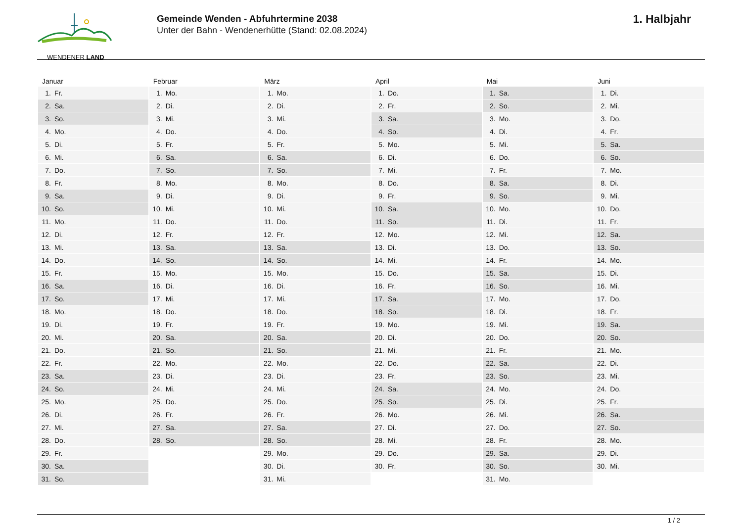WENDENER LAND
Gemeinde Wenden - Abfuhrtermine 2038
Unter der Bahn - Wendenerhütte (Stand: 02.08.2024)
1. Halbjahr
| Januar | Februar | März | April | Mai | Juni |
| --- | --- | --- | --- | --- | --- |
| 1. Fr. | 1. Mo. | 1. Mo. | 1. Do. | 1. Sa. | 1. Di. |
| 2. Sa. | 2. Di. | 2. Di. | 2. Fr. | 2. So. | 2. Mi. |
| 3. So. | 3. Mi. | 3. Mi. | 3. Sa. | 3. Mo. | 3. Do. |
| 4. Mo. | 4. Do. | 4. Do. | 4. So. | 4. Di. | 4. Fr. |
| 5. Di. | 5. Fr. | 5. Fr. | 5. Mo. | 5. Mi. | 5. Sa. |
| 6. Mi. | 6. Sa. | 6. Sa. | 6. Di. | 6. Do. | 6. So. |
| 7. Do. | 7. So. | 7. So. | 7. Mi. | 7. Fr. | 7. Mo. |
| 8. Fr. | 8. Mo. | 8. Mo. | 8. Do. | 8. Sa. | 8. Di. |
| 9. Sa. | 9. Di. | 9. Di. | 9. Fr. | 9. So. | 9. Mi. |
| 10. So. | 10. Mi. | 10. Mi. | 10. Sa. | 10. Mo. | 10. Do. |
| 11. Mo. | 11. Do. | 11. Do. | 11. So. | 11. Di. | 11. Fr. |
| 12. Di. | 12. Fr. | 12. Fr. | 12. Mo. | 12. Mi. | 12. Sa. |
| 13. Mi. | 13. Sa. | 13. Sa. | 13. Di. | 13. Do. | 13. So. |
| 14. Do. | 14. So. | 14. So. | 14. Mi. | 14. Fr. | 14. Mo. |
| 15. Fr. | 15. Mo. | 15. Mo. | 15. Do. | 15. Sa. | 15. Di. |
| 16. Sa. | 16. Di. | 16. Di. | 16. Fr. | 16. So. | 16. Mi. |
| 17. So. | 17. Mi. | 17. Mi. | 17. Sa. | 17. Mo. | 17. Do. |
| 18. Mo. | 18. Do. | 18. Do. | 18. So. | 18. Di. | 18. Fr. |
| 19. Di. | 19. Fr. | 19. Fr. | 19. Mo. | 19. Mi. | 19. Sa. |
| 20. Mi. | 20. Sa. | 20. Sa. | 20. Di. | 20. Do. | 20. So. |
| 21. Do. | 21. So. | 21. So. | 21. Mi. | 21. Fr. | 21. Mo. |
| 22. Fr. | 22. Mo. | 22. Mo. | 22. Do. | 22. Sa. | 22. Di. |
| 23. Sa. | 23. Di. | 23. Di. | 23. Fr. | 23. So. | 23. Mi. |
| 24. So. | 24. Mi. | 24. Mi. | 24. Sa. | 24. Mo. | 24. Do. |
| 25. Mo. | 25. Do. | 25. Do. | 25. So. | 25. Di. | 25. Fr. |
| 26. Di. | 26. Fr. | 26. Fr. | 26. Mo. | 26. Mi. | 26. Sa. |
| 27. Mi. | 27. Sa. | 27. Sa. | 27. Di. | 27. Do. | 27. So. |
| 28. Do. | 28. So. | 28. So. | 28. Mi. | 28. Fr. | 28. Mo. |
| 29. Fr. | | 29. Mo. | 29. Do. | 29. Sa. | 29. Di. |
| 30. Sa. | | 30. Di. | 30. Fr. | 30. So. | 30. Mi. |
| 31. So. | | 31. Mi. | | 31. Mo. | |
1 / 2